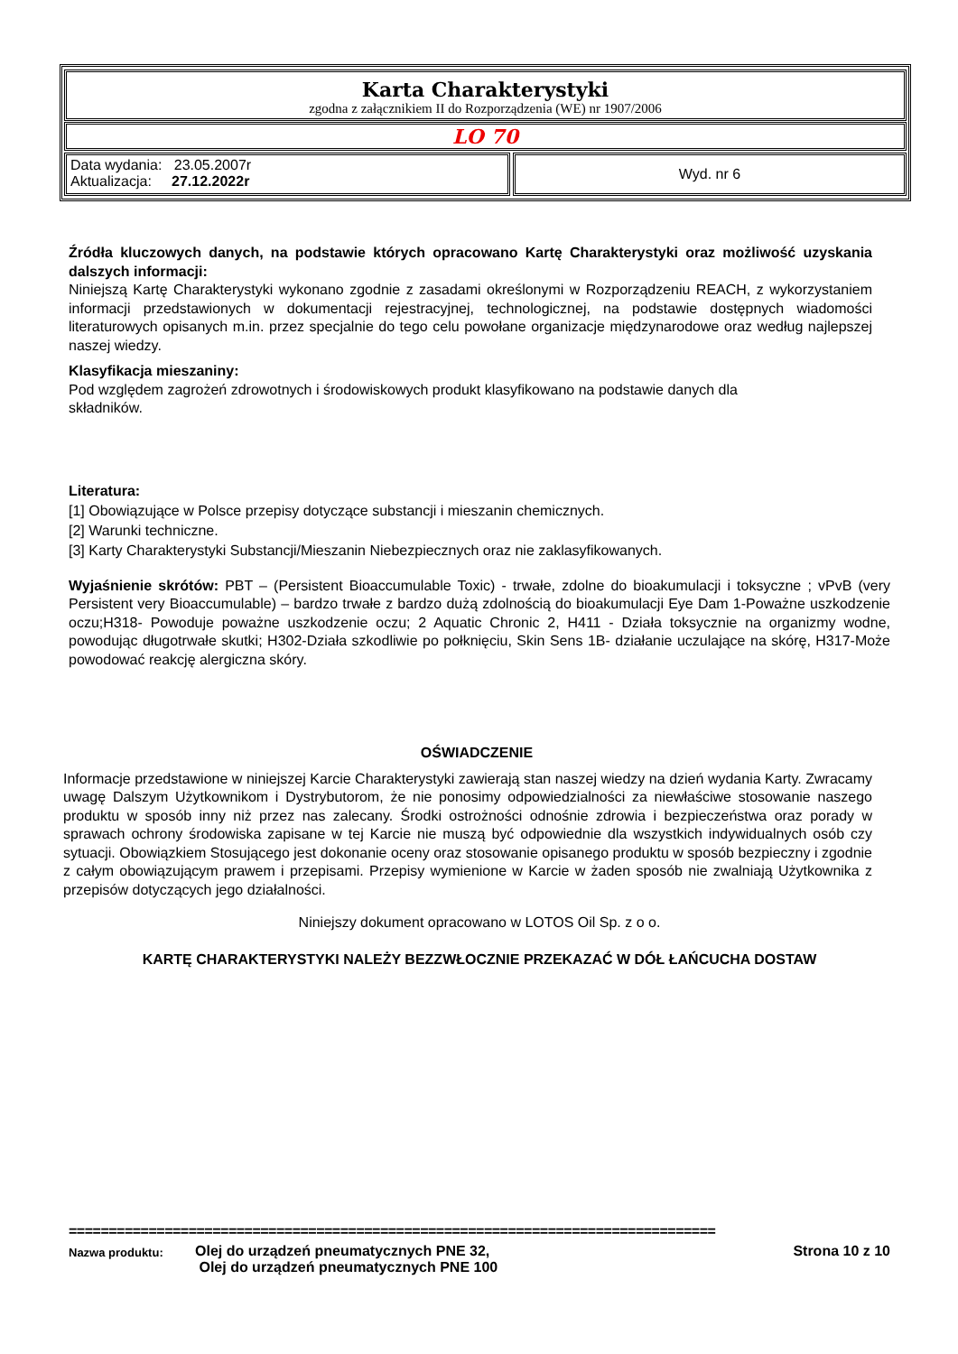Karta Charakterystyki
zgodna z załącznikiem II do Rozporządzenia (WE) nr 1907/2006
LO 70
Data wydania: 23.05.2007r
Aktualizacja: 27.12.2022r
Wyd. nr 6
Źródła kluczowych danych, na podstawie których opracowano Kartę Charakterystyki oraz możliwość uzyskania dalszych informacji:
Niniejszą Kartę Charakterystyki wykonano zgodnie z zasadami określonymi w Rozporządzeniu REACH, z wykorzystaniem informacji przedstawionych w dokumentacji rejestracyjnej, technologicznej, na podstawie dostępnych wiadomości literaturowych opisanych m.in. przez specjalnie do tego celu powołane organizacje międzynarodowe oraz według najlepszej naszej wiedzy.
Klasyfikacja mieszaniny:
Pod względem zagrożeń zdrowotnych i środowiskowych produkt klasyfikowano na podstawie danych dla
składników.
Literatura:
[1] Obowiązujące w Polsce przepisy dotyczące substancji i mieszanin chemicznych.
[2] Warunki techniczne.
[3] Karty Charakterystyki Substancji/Mieszanin Niebezpiecznych oraz nie zaklasyfikowanych.
Wyjaśnienie skrótów: PBT – (Persistent Bioaccumulable Toxic) - trwałe, zdolne do bioakumulacji i toksyczne ; vPvB (very Persistent very Bioaccumulable) – bardzo trwałe z bardzo dużą zdolnością do bioakumulacji Eye Dam 1-Poważne uszkodzenie oczu;H318- Powoduje poważne uszkodzenie oczu; 2 Aquatic Chronic 2, H411 - Działa toksycznie na organizmy wodne, powodując długotrwałe skutki; H302-Działa szkodliwie po połknięciu, Skin Sens 1B- działanie uczulające na skórę, H317-Może powodować reakcję alergiczna skóry.
OŚWIADCZENIE
Informacje przedstawione w niniejszej Karcie Charakterystyki zawierają stan naszej wiedzy na dzień wydania Karty. Zwracamy uwagę Dalszym Użytkownikom i Dystrybutorom, że nie ponosimy odpowiedzialności za niewłaściwe stosowanie naszego produktu w sposób inny niż przez nas zalecany. Środki ostrożności odnośnie zdrowia i bezpieczeństwa oraz porady w sprawach ochrony środowiska zapisane w tej Karcie nie muszą być odpowiednie dla wszystkich indywidualnych osób czy sytuacji. Obowiązkiem Stosującego jest dokonanie oceny oraz stosowanie opisanego produktu w sposób bezpieczny i zgodnie z całym obowiązującym prawem i przepisami. Przepisy wymienione w Karcie w żaden sposób nie zwalniają Użytkownika z przepisów dotyczących jego działalności.
Niniejszy dokument opracowano w LOTOS Oil Sp. z o o.
KARTĘ CHARAKTERYSTYKI NALEŻY BEZZWŁOCZNIE PRZEKAZAĆ W DÓŁ ŁAŃCUCHA DOSTAW
=================================================================================
Nazwa produktu:
Olej do urządzeń pneumatycznych PNE 32,
Olej do urządzeń pneumatycznych PNE 100
Strona 10 z 10